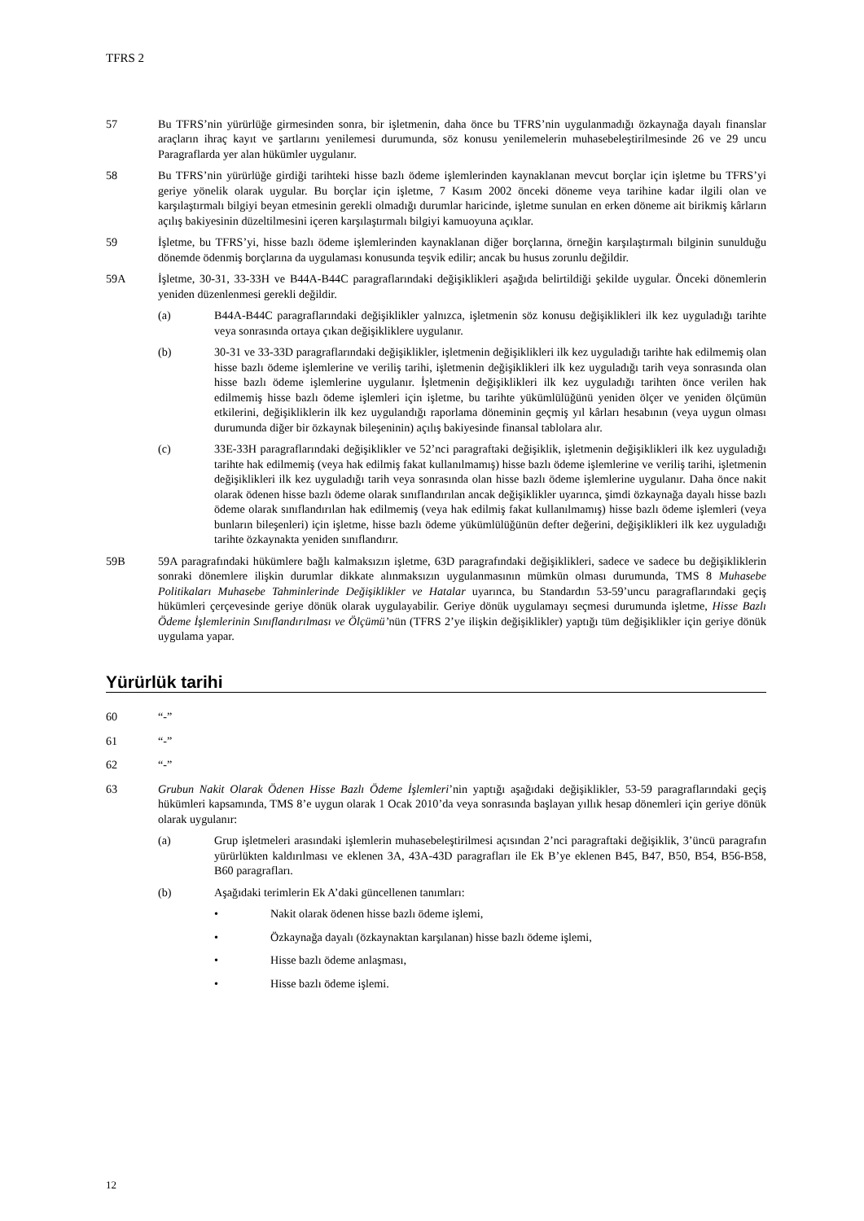TFRS 2
57 Bu TFRS’nin yürürlüğe girmesinden sonra, bir işletmenin, daha önce bu TFRS’nin uygulanmadığı özkaynağa dayalı finanslar araçların ihraç kayıt ve şartlarını yenilemesi durumunda, söz konusu yenilemelerin muhasebeleştirilmesinde 26 ve 29 uncu Paragraflarda yer alan hükümler uygulanır.
58 Bu TFRS’nin yürürlüğe girdiği tarihteki hisse bazlı ödeme işlemlerinden kaynaklanan mevcut borçlar için işletme bu TFRS’yi geriye yönelik olarak uygular. Bu borçlar için işletme, 7 Kasım 2002 önceki döneme veya tarihine kadar ilgili olan ve karşılaştırmalı bilgiyi beyan etmesinin gerekli olmadığı durumlar haricinde, işletme sunulan en erken döneme ait birikmiş kârların açılış bakiyesinin düzeltilmesini içeren karşılaştırmalı bilgiyi kamuoyuna açıklar.
59 İşletme, bu TFRS’yi, hisse bazlı ödeme işlemlerinden kaynaklanan diğer borçlarına, örneğin karşılaştırmalı bilginin sunulduğu dönemde ödenmiş borçlarına da uygulaması konusunda teşvik edilir; ancak bu husus zorunlu değildir.
59A İşletme, 30-31, 33-33H ve B44A-B44C paragraflarındaki değişiklikleri aşağıda belirtildiği şekilde uygular. Önceki dönemlerin yeniden düzenlenmesi gerekli değildir.
(a) B44A-B44C paragraflarındaki değişiklikler yalnızca, işletmenin söz konusu değişiklikleri ilk kez uyguladığı tarihte veya sonrasında ortaya çıkan değişikliklere uygulanır.
(b) 30-31 ve 33-33D paragraflarındaki değişiklikler, işletmenin değişiklikleri ilk kez uyguladığı tarihte hak edilmemiş olan hisse bazlı ödeme işlemlerine ve veriliş tarihi, işletmenin değişiklikleri ilk kez uyguladığı tarih veya sonrasında olan hisse bazlı ödeme işlemlerine uygulanır. İşletmenin değişiklikleri ilk kez uyguladığı tarihten önce verilen hak edilmemiş hisse bazlı ödeme işlemleri için işletme, bu tarihte yükümlülüğünü yeniden ölçer ve yeniden ölçümün etkilerini, değişikliklerin ilk kez uygulandığı raporlama döneminin geçmiş yıl kârları hesabının (veya uygun olması durumunda diğer bir özkaynak bileşeninin) açılış bakiyesinde finansal tablolara alır.
(c) 33E-33H paragraflarındaki değişiklikler ve 52’nci paragraftaki değişiklik, işletmenin değişiklikleri ilk kez uyguladığı tarihte hak edilmemiş (veya hak edilmiş fakat kullanılmamış) hisse bazlı ödeme işlemlerine ve veriliş tarihi, işletmenin değişiklikleri ilk kez uyguladığı tarih veya sonrasında olan hisse bazlı ödeme işlemlerine uygulanır. Daha önce nakit olarak ödenen hisse bazlı ödeme olarak sınıflandırılan ancak değişiklikler uyarınca, şimdi özkaynağa dayalı hisse bazlı ödeme olarak sınıflandırılan hak edilmemiş (veya hak edilmiş fakat kullanılmamış) hisse bazlı ödeme işlemleri (veya bunların bileşenleri) için işletme, hisse bazlı ödeme yükümlülüğünün defter değerini, değişiklikleri ilk kez uyguladığı tarihte özkaynakta yeniden sınıflandırır.
59B 59A paragrafındaki hükümlere bağlı kalmaksızın işletme, 63D paragrafındaki değişiklikleri, sadece ve sadece bu değişikliklerin sonraki dönemlere ilişkin durumlar dikkate alınmaksızın uygulanmasının mümkün olması durumunda, TMS 8 Muhasebe Politikaları Muhasebe Tahminlerinde Değişiklikler ve Hatalar uyarınca, bu Standardın 53-59’uncu paragraflarındaki geçiş hükümleri çerçevesinde geriye dönük olarak uygulayabilir. Geriye dönük uygulamayı seçmesi durumunda işletme, Hisse Bazlı Ödeme İşlemlerinin Sınıflandırılması ve Ölçümü’nün (TFRS 2’ye ilişkin değişiklikler) yaptığı tüm değişiklikler için geriye dönük uygulama yapar.
Yürürlük tarihi
60 “-”
61 “-”
62 “-”
63 Grubun Nakit Olarak Ödenen Hisse Bazlı Ödeme İşlemleri’nin yaptığı aşağıdaki değişiklikler, 53-59 paragraflarındaki geçiş hükümleri kapsamında, TMS 8’e uygun olarak 1 Ocak 2010’da veya sonrasında başlayan yıllık hesap dönemleri için geriye dönük olarak uygulanır:
(a) Grup işletmeleri arasındaki işlemlerin muhasebeleştirilmesi açısından 2’nci paragraftaki değişiklik, 3’üncü paragrafın yürürlükten kaldırılması ve eklenen 3A, 43A-43D paragrafları ile Ek B’ye eklenen B45, B47, B50, B54, B56-B58, B60 paragrafları.
(b) Aşağıdaki terimlerin Ek A’daki güncellenen tanımları:
• Nakit olarak ödenen hisse bazlı ödeme işlemi,
• Özkaynağa dayalı (özkaynaktan karşılanan) hisse bazlı ödeme işlemi,
• Hisse bazlı ödeme anlaşması,
• Hisse bazlı ödeme işlemi.
12